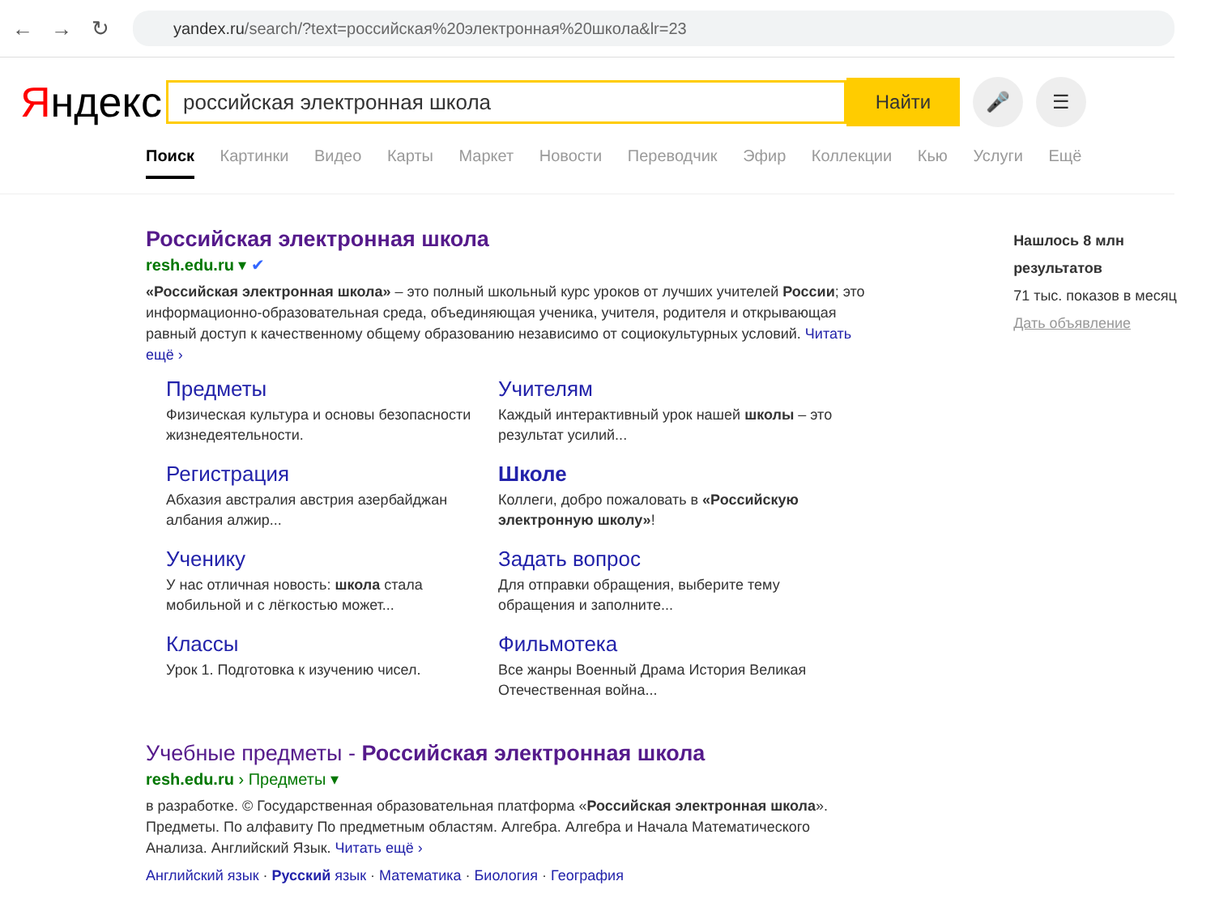← → ↻
yandex.ru /search/?text=российская%20электронная%20школа&lr=23
Яндекс
российская электронная школа
Найти
🎤 ☰
Поиск Картинки Видео Карты Маркет Новости Переводчик Эфир Коллекции Кью Услуги Ещё
Российская электронная школа
resh.edu.ru ▾ ✔
«Российская электронная школа» – это полный школьный курс уроков от лучших учителей России; это информационно-образовательная среда, объединяющая ученика, учителя, родителя и открывающая равный доступ к качественному общему образованию независимо от социокультурных условий. Читать ещё ›
Предметы
Физическая культура и основы безопасности жизнедеятельности.
Учителям
Каждый интерактивный урок нашей школы – это результат усилий...
Регистрация
Абхазия австралия австрия азербайджан албания алжир...
Школе
Коллеги, добро пожаловать в «Российскую электронную школу»!
Ученику
У нас отличная новость: школа стала мобильной и с лёгкостью может...
Задать вопрос
Для отправки обращения, выберите тему обращения и заполните...
Классы
Урок 1. Подготовка к изучению чисел.
Фильмотека
Все жанры Военный Драма История Великая Отечественная война...
Учебные предметы - Российская электронная школа
resh.edu.ru › Предметы ▾
в разработке. © Государственная образовательная платформа «Российская электронная школа». Предметы. По алфавиту По предметным областям. Алгебра. Алгебра и Начала Математического Анализа. Английский Язык. Читать ещё ›
Английский язык · Русский язык · Математика · Биология · География
Нашлось 8 млн результатов
71 тыс. показов в месяц
Дать объявление